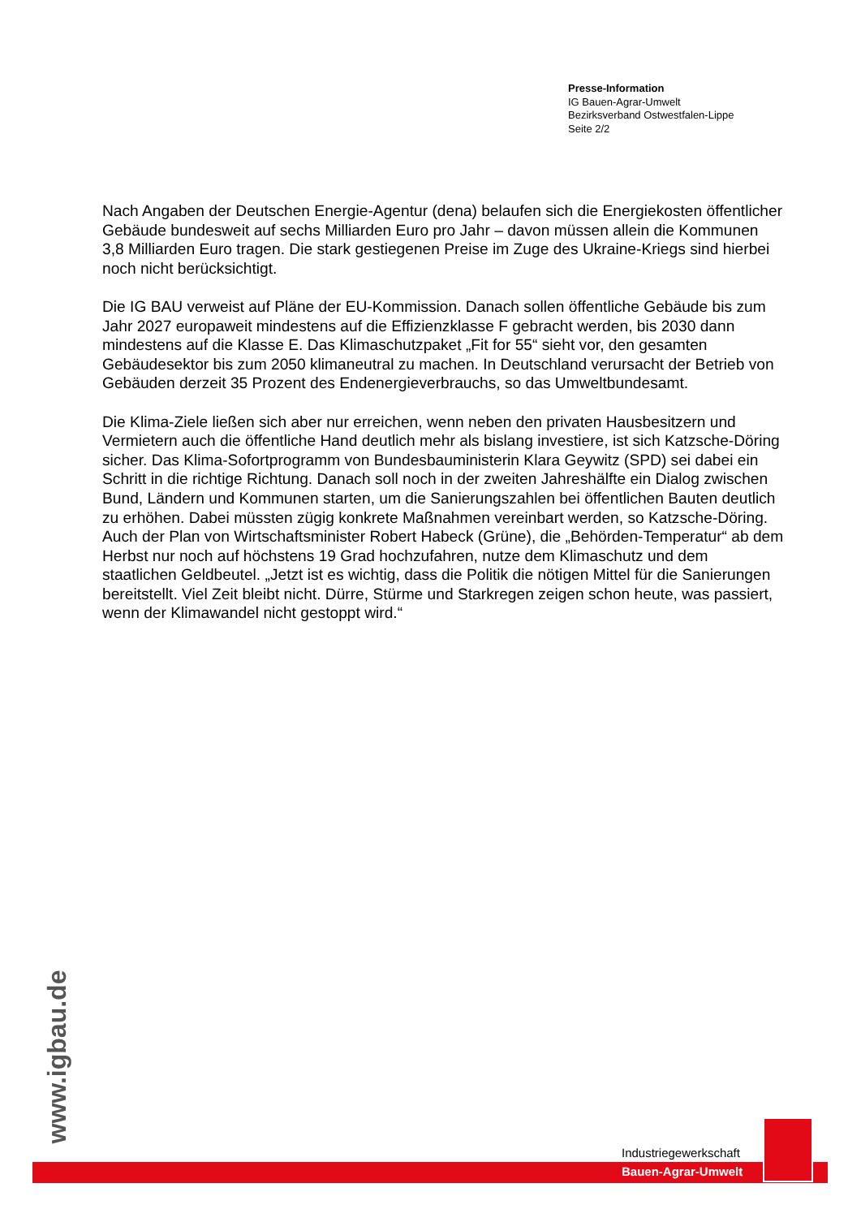Presse-Information
IG Bauen-Agrar-Umwelt
Bezirksverband Ostwestfalen-Lippe
Seite 2/2
Nach Angaben der Deutschen Energie-Agentur (dena) belaufen sich die Energiekosten öffentlicher Gebäude bundesweit auf sechs Milliarden Euro pro Jahr – davon müssen allein die Kommunen 3,8 Milliarden Euro tragen. Die stark gestiegenen Preise im Zuge des Ukraine-Kriegs sind hierbei noch nicht berücksichtigt.
Die IG BAU verweist auf Pläne der EU-Kommission. Danach sollen öffentliche Gebäude bis zum Jahr 2027 europaweit mindestens auf die Effizienzklasse F gebracht werden, bis 2030 dann mindestens auf die Klasse E. Das Klimaschutzpaket „Fit for 55“ sieht vor, den gesamten Gebäudesektor bis zum 2050 klimaneutral zu machen. In Deutschland verursacht der Betrieb von Gebäuden derzeit 35 Prozent des Endenergieverbrauchs, so das Umweltbundesamt.
Die Klima-Ziele ließen sich aber nur erreichen, wenn neben den privaten Hausbesitzern und Vermietern auch die öffentliche Hand deutlich mehr als bislang investiere, ist sich Katzsche-Döring sicher. Das Klima-Sofortprogramm von Bundesbauministerin Klara Geywitz (SPD) sei dabei ein Schritt in die richtige Richtung. Danach soll noch in der zweiten Jahreshälfte ein Dialog zwischen Bund, Ländern und Kommunen starten, um die Sanierungszahlen bei öffentlichen Bauten deutlich zu erhöhen. Dabei müssten zügig konkrete Maßnahmen vereinbart werden, so Katzsche-Döring. Auch der Plan von Wirtschaftsminister Robert Habeck (Grüne), die „Behörden-Temperatur“ ab dem Herbst nur noch auf höchstens 19 Grad hochzufahren, nutze dem Klimaschutz und dem staatlichen Geldbeutel. „Jetzt ist es wichtig, dass die Politik die nötigen Mittel für die Sanierungen bereitstellt. Viel Zeit bleibt nicht. Dürre, Stürme und Starkregen zeigen schon heute, was passiert, wenn der Klimawandel nicht gestoppt wird.“
www.igbau.de
Industriegewerkschaft
Bauen-Agrar-Umwelt